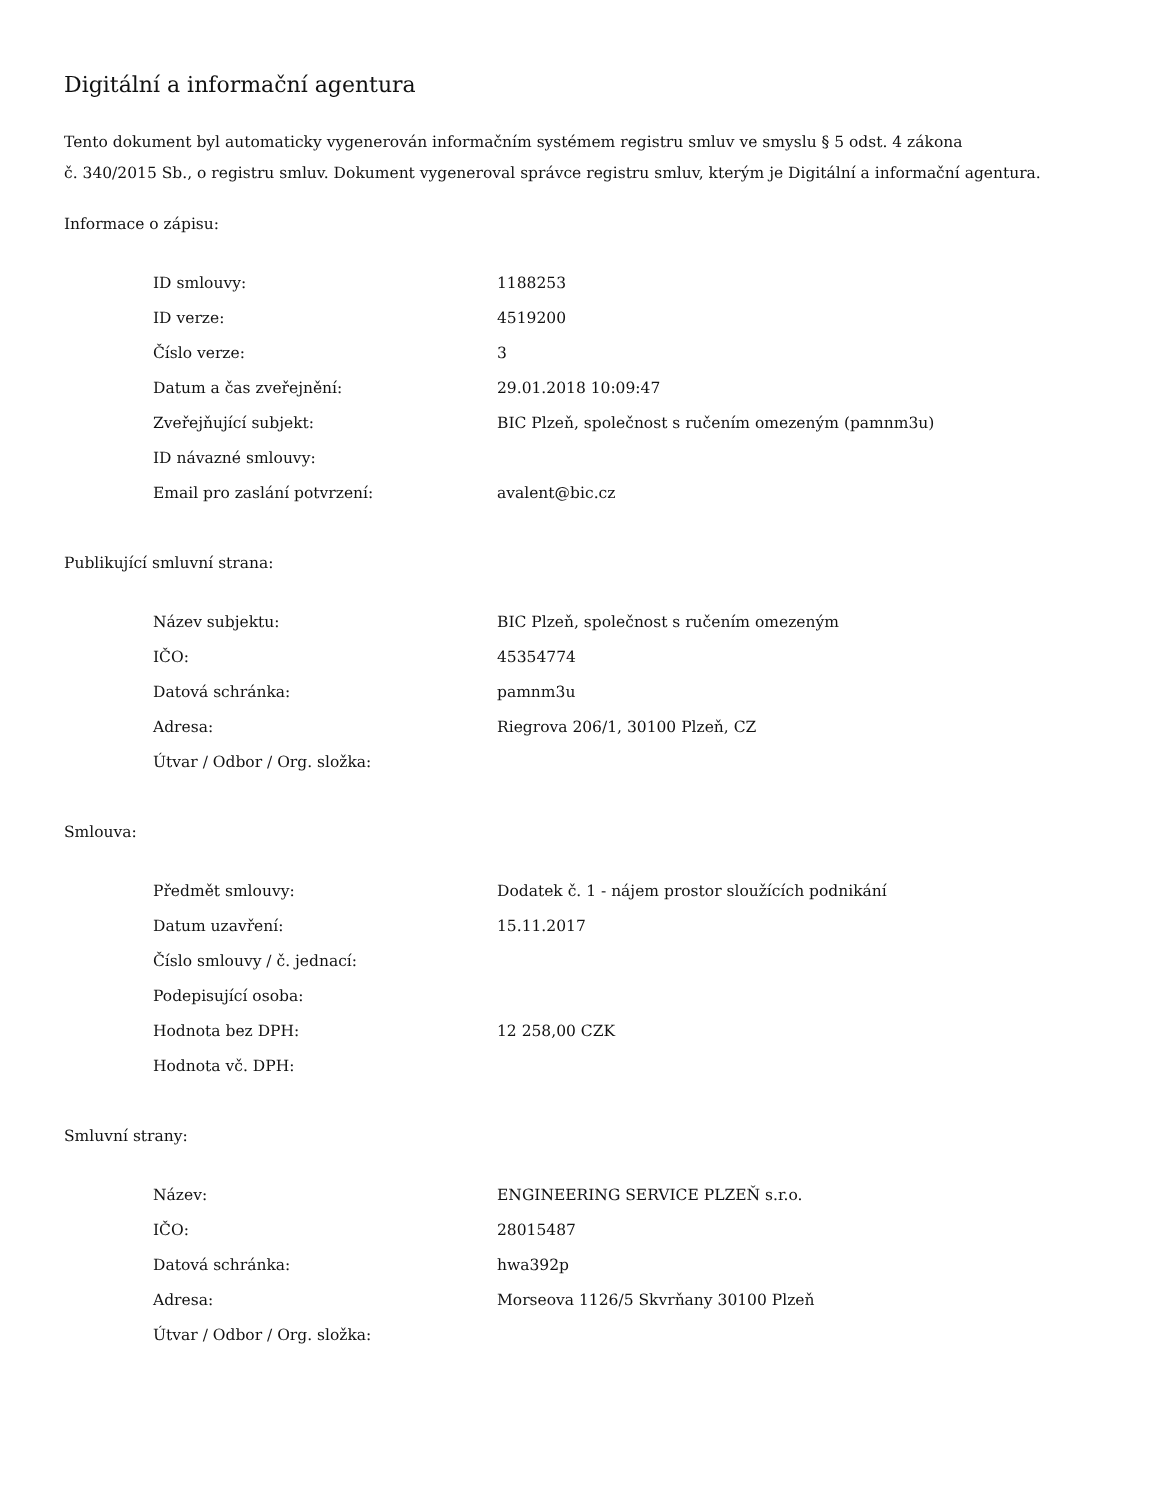Digitální a informační agentura
Tento dokument byl automaticky vygenerován informačním systémem registru smluv ve smyslu § 5 odst. 4 zákona
č. 340/2015 Sb., o registru smluv. Dokument vygeneroval správce registru smluv, kterým je Digitální a informační agentura.
Informace o zápisu:
| ID smlouvy: | 1188253 |
| ID verze: | 4519200 |
| Číslo verze: | 3 |
| Datum a čas zveřejnění: | 29.01.2018 10:09:47 |
| Zveřejňující subjekt: | BIC Plzeň, společnost s ručením omezeným (pamnm3u) |
| ID návazné smlouvy: | |
| Email pro zaslání potvrzení: | avalent@bic.cz |
Publikující smluvní strana:
| Název subjektu: | BIC Plzeň, společnost s ručením omezeným |
| IČO: | 45354774 |
| Datová schránka: | pamnm3u |
| Adresa: | Riegrova 206/1, 30100 Plzeň, CZ |
| Útvar / Odbor / Org. složka: | |
Smlouva:
| Předmět smlouvy: | Dodatek č. 1 - nájem prostor sloužících podnikání |
| Datum uzavření: | 15.11.2017 |
| Číslo smlouvy / č. jednací: | |
| Podepisující osoba: | |
| Hodnota bez DPH: | 12 258,00 CZK |
| Hodnota vč. DPH: | |
Smluvní strany:
| Název: | ENGINEERING SERVICE PLZEŇ s.r.o. |
| IČO: | 28015487 |
| Datová schránka: | hwa392p |
| Adresa: | Morseova 1126/5 Skvrňany 30100 Plzeň |
| Útvar / Odbor / Org. složka: | |